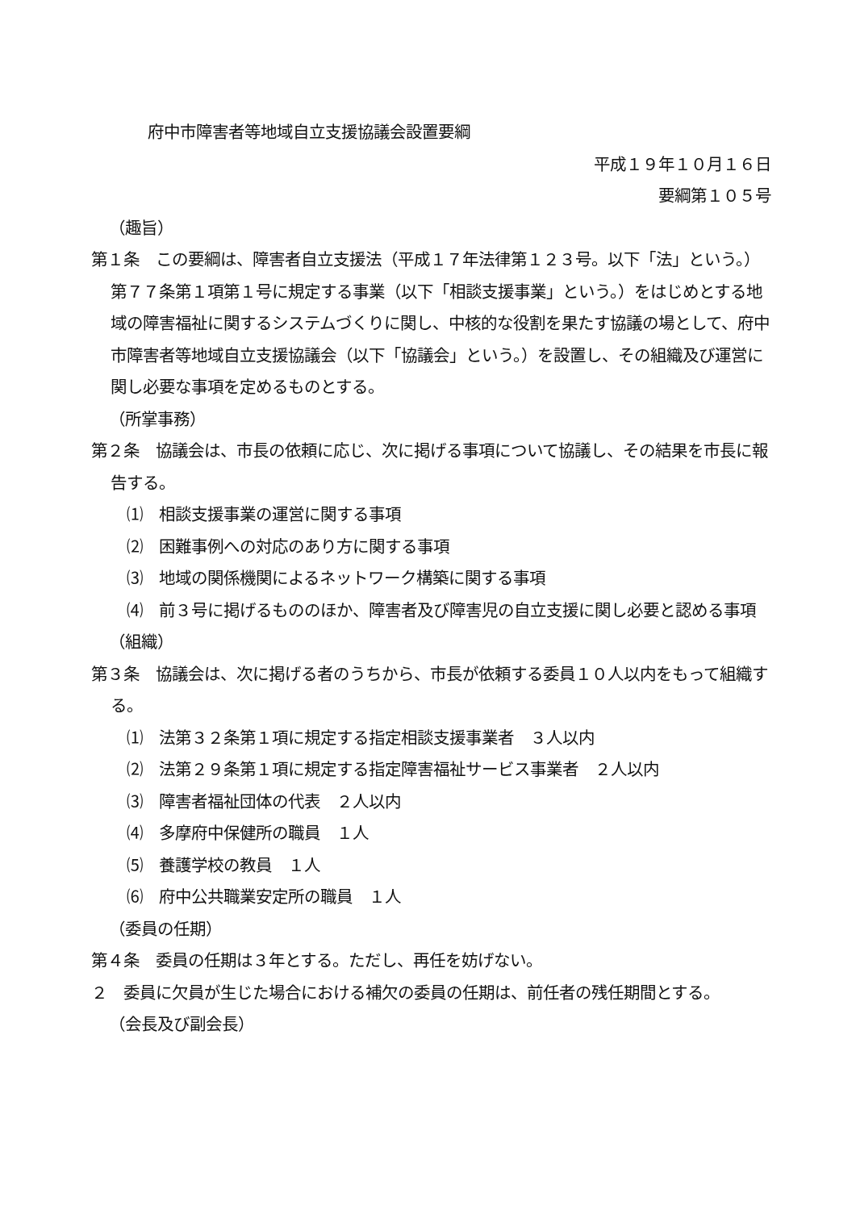府中市障害者等地域自立支援協議会設置要綱
平成１９年１０月１６日
要綱第１０５号
（趣旨）
第１条　この要綱は、障害者自立支援法（平成１７年法律第１２３号。以下「法」という。）第７７条第１項第１号に規定する事業（以下「相談支援事業」という。）をはじめとする地域の障害福祉に関するシステムづくりに関し、中核的な役割を果たす協議の場として、府中市障害者等地域自立支援協議会（以下「協議会」という。）を設置し、その組織及び運営に関し必要な事項を定めるものとする。
（所掌事務）
第２条　協議会は、市長の依頼に応じ、次に掲げる事項について協議し、その結果を市長に報告する。
⑴　相談支援事業の運営に関する事項
⑵　困難事例への対応のあり方に関する事項
⑶　地域の関係機関によるネットワーク構築に関する事項
⑷　前３号に掲げるもののほか、障害者及び障害児の自立支援に関し必要と認める事項
（組織）
第３条　協議会は、次に掲げる者のうちから、市長が依頼する委員１０人以内をもって組織する。
⑴　法第３２条第１項に規定する指定相談支援事業者　３人以内
⑵　法第２９条第１項に規定する指定障害福祉サービス事業者　２人以内
⑶　障害者福祉団体の代表　２人以内
⑷　多摩府中保健所の職員　１人
⑸　養護学校の教員　１人
⑹　府中公共職業安定所の職員　１人
（委員の任期）
第４条　委員の任期は３年とする。ただし、再任を妨げない。
２　委員に欠員が生じた場合における補欠の委員の任期は、前任者の残任期間とする。
（会長及び副会長）